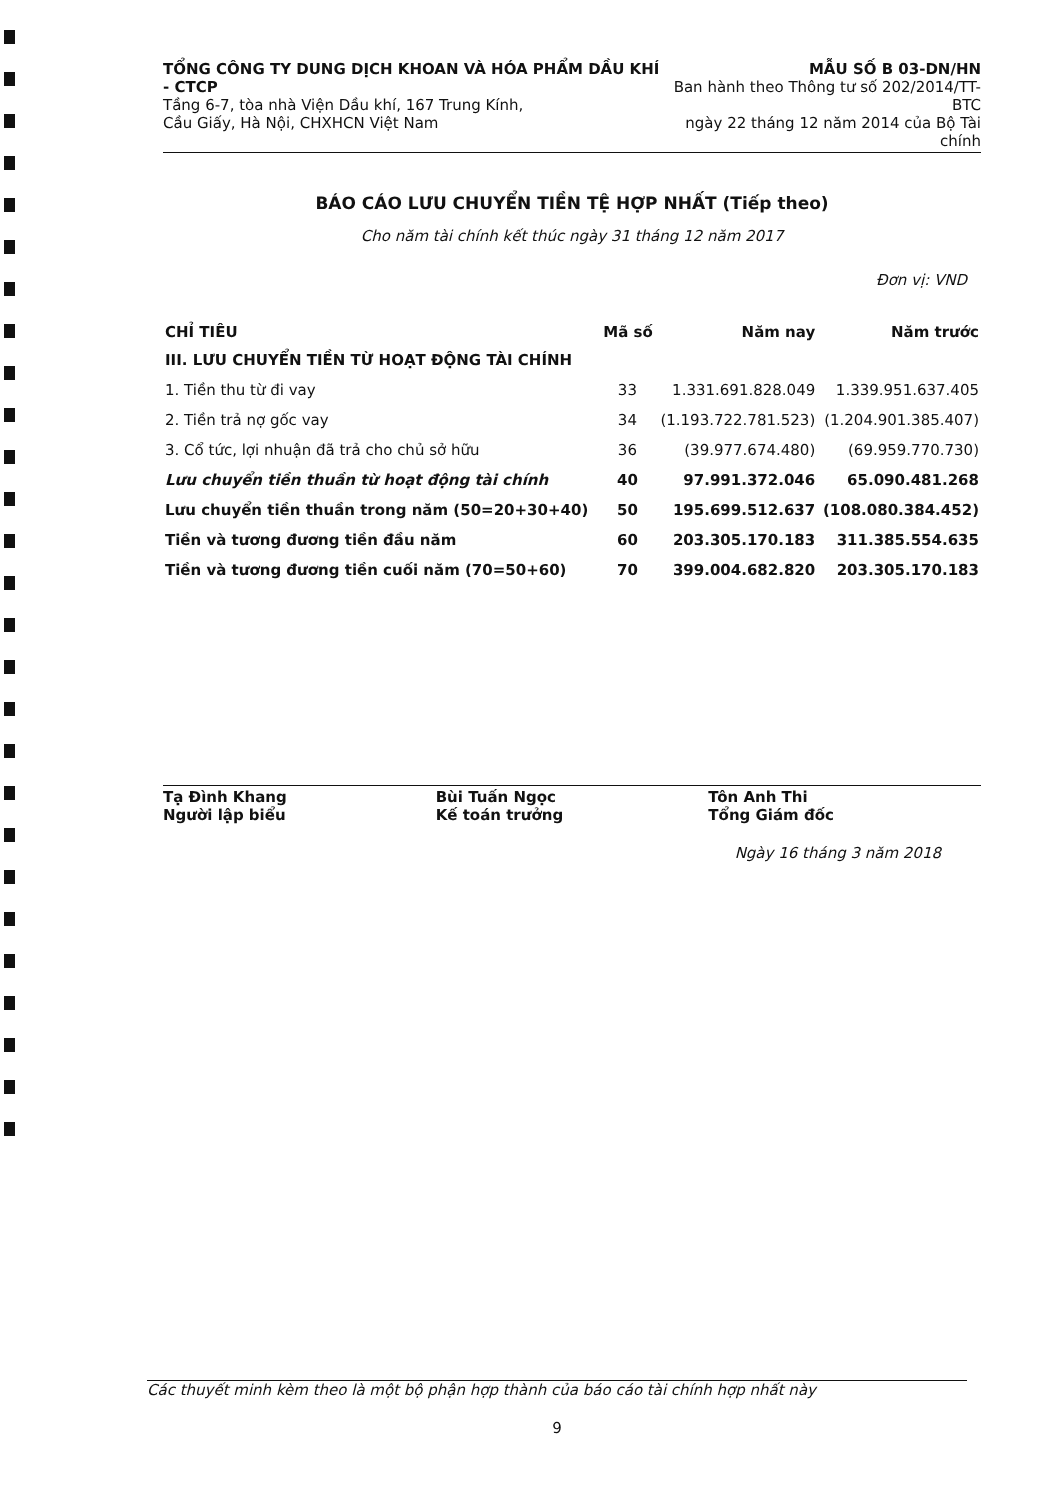TỔNG CÔNG TY DUNG DỊCH KHOAN VÀ HÓA PHẨM DẦU KHÍ - CTCP
Tầng 6-7, tòa nhà Viện Dầu khí, 167 Trung Kính,
Cầu Giấy, Hà Nội, CHXHCN Việt Nam
MẪU SỐ B 03-DN/HN
Ban hành theo Thông tư số 202/2014/TT-BTC
ngày 22 tháng 12 năm 2014 của Bộ Tài chính
BÁO CÁO LƯU CHUYỂN TIỀN TỆ HỢP NHẤT (Tiếp theo)
Cho năm tài chính kết thúc ngày 31 tháng 12 năm 2017
Đơn vị: VND
| CHỈ TIÊU | Mã số | Năm nay | Năm trước |
| --- | --- | --- | --- |
| III. LƯU CHUYỂN TIỀN TỪ HOẠT ĐỘNG TÀI CHÍNH | | | |
| 1. Tiền thu từ đi vay | 33 | 1.331.691.828.049 | 1.339.951.637.405 |
| 2. Tiền trả nợ gốc vay | 34 | (1.193.722.781.523) | (1.204.901.385.407) |
| 3. Cổ tức, lợi nhuận đã trả cho chủ sở hữu | 36 | (39.977.674.480) | (69.959.770.730) |
| Lưu chuyển tiền thuần từ hoạt động tài chính | 40 | 97.991.372.046 | 65.090.481.268 |
| Lưu chuyển tiền thuần trong năm (50=20+30+40) | 50 | 195.699.512.637 | (108.080.384.452) |
| Tiền và tương đương tiền đầu năm | 60 | 203.305.170.183 | 311.385.554.635 |
| Tiền và tương đương tiền cuối năm (70=50+60) | 70 | 399.004.682.820 | 203.305.170.183 |
Tạ Đình Khang
Người lập biểu
Bùi Tuấn Ngọc
Kế toán trưởng
Tôn Anh Thi
Tổng Giám đốc
Ngày 16 tháng 3 năm 2018
Các thuyết minh kèm theo là một bộ phận hợp thành của báo cáo tài chính hợp nhất này
9